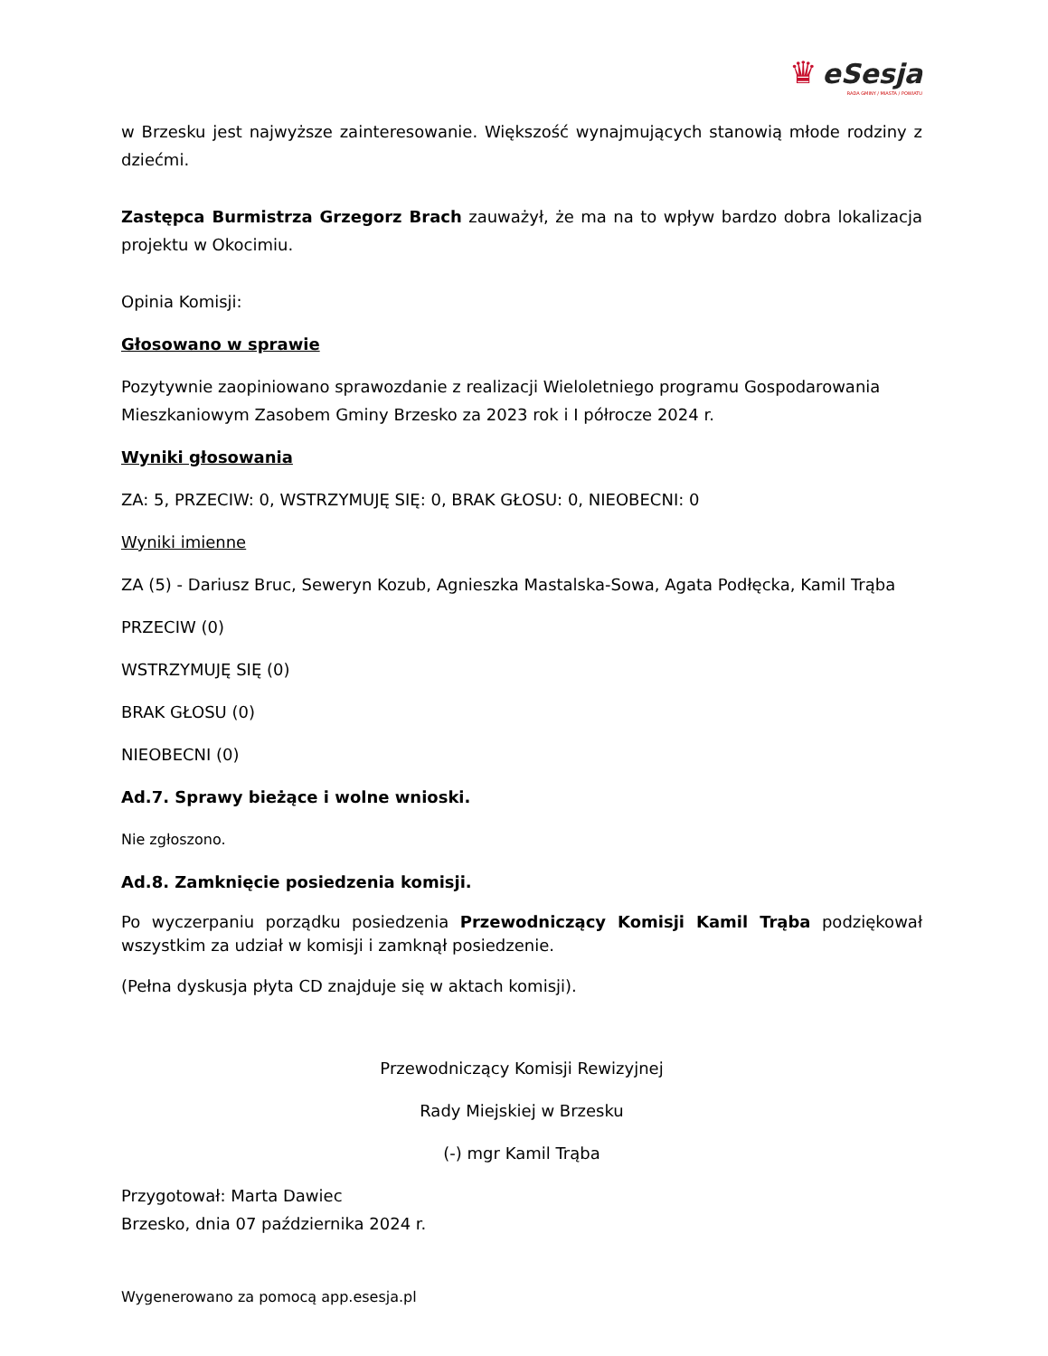♛ eSesja
RADA GMINY / MIASTA / POWIATU
w Brzesku jest najwyższe zainteresowanie. Większość wynajmujących stanowią młode rodziny z dziećmi.
Zastępca Burmistrza Grzegorz Brach zauważył, że ma na to wpływ bardzo dobra lokalizacja projektu w Okocimiu.
Opinia Komisji:
Głosowano w sprawie
Pozytywnie zaopiniowano sprawozdanie z realizacji Wieloletniego programu Gospodarowania Mieszkaniowym Zasobem Gminy Brzesko za 2023 rok i I półrocze 2024 r.
Wyniki głosowania
ZA: 5, PRZECIW: 0, WSTRZYMUJĘ SIĘ: 0, BRAK GŁOSU: 0, NIEOBECNI: 0
Wyniki imienne
ZA (5) - Dariusz Bruc, Seweryn Kozub, Agnieszka Mastalska-Sowa, Agata Podłęcka, Kamil Trąba
PRZECIW (0)
WSTRZYMUJĘ SIĘ (0)
BRAK GŁOSU (0)
NIEOBECNI (0)
Ad.7. Sprawy bieżące i wolne wnioski.
Nie zgłoszono.
Ad.8. Zamknięcie posiedzenia komisji.
Po wyczerpaniu porządku posiedzenia Przewodniczący Komisji Kamil Trąba podziękował wszystkim za udział w komisji i zamknął posiedzenie.
(Pełna dyskusja płyta CD znajduje się w aktach komisji).
Przewodniczący Komisji Rewizyjnej
Rady Miejskiej w Brzesku
(-) mgr Kamil Trąba
Przygotował: Marta Dawiec
Brzesko, dnia 07 października 2024 r.
Wygenerowano za pomocą app.esesja.pl